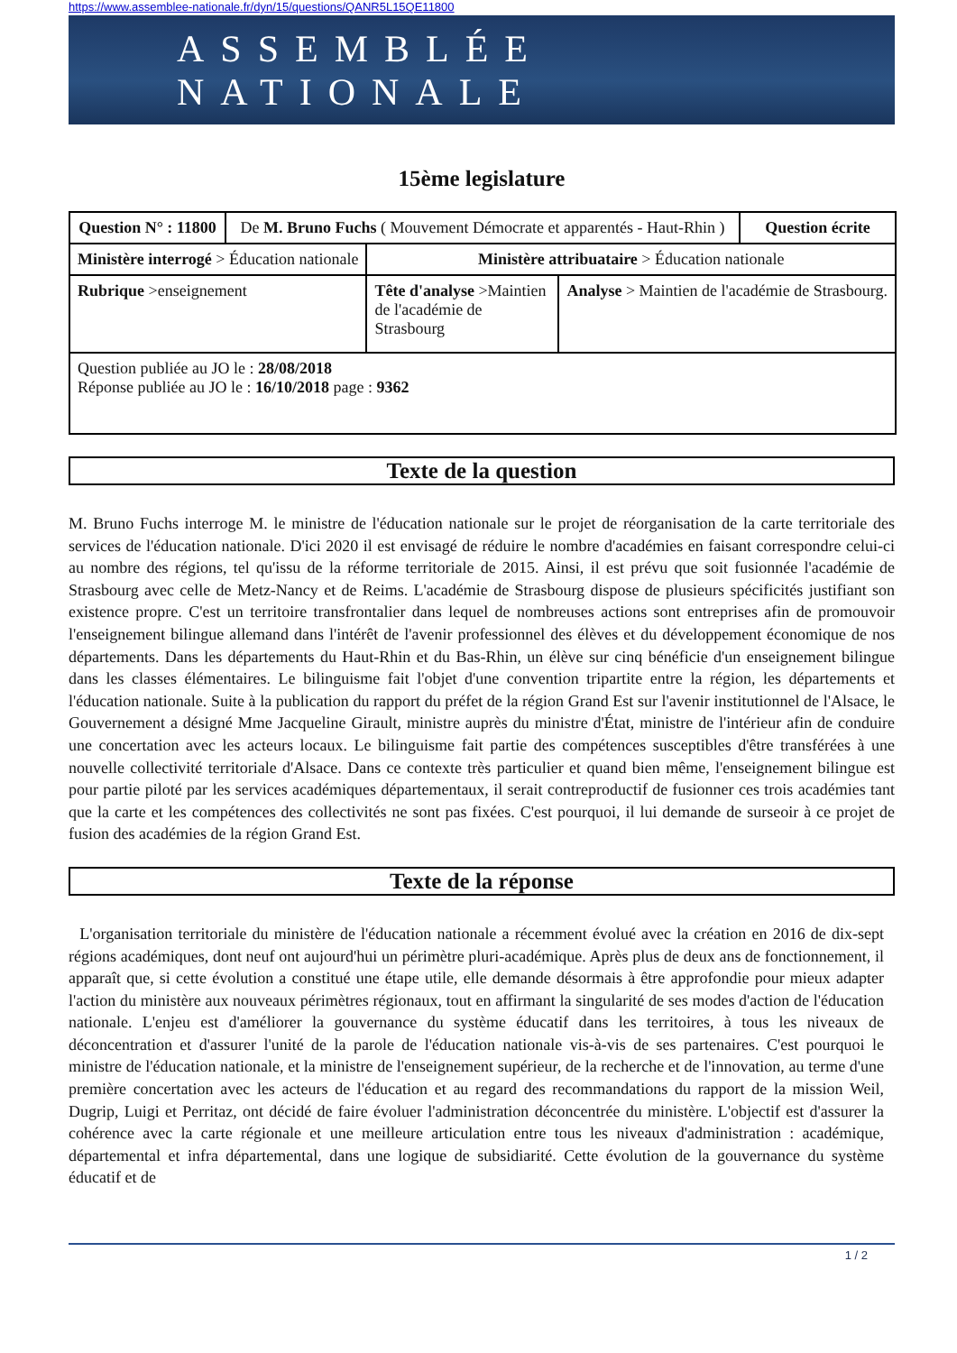https://www.assemblee-nationale.fr/dyn/15/questions/QANR5L15QE11800
ASSEMBLÉE NATIONALE
15ème legislature
| Question N° : 11800 | De M. Bruno Fuchs ( Mouvement Démocrate et apparentés - Haut-Rhin ) | | | Question écrite |
| Ministère interrogé > Éducation nationale | | Ministère attribuataire > Éducation nationale | | |
| Rubrique >enseignement | | Tête d'analyse >Maintien de l'académie de Strasbourg | Analyse > Maintien de l'académie de Strasbourg. | |
| Question publiée au JO le : 28/08/2018 Réponse publiée au JO le : 16/10/2018 page : 9362 | | | | |
Texte de la question
M. Bruno Fuchs interroge M. le ministre de l'éducation nationale sur le projet de réorganisation de la carte territoriale des services de l'éducation nationale. D'ici 2020 il est envisagé de réduire le nombre d'académies en faisant correspondre celui-ci au nombre des régions, tel qu'issu de la réforme territoriale de 2015. Ainsi, il est prévu que soit fusionnée l'académie de Strasbourg avec celle de Metz-Nancy et de Reims. L'académie de Strasbourg dispose de plusieurs spécificités justifiant son existence propre. C'est un territoire transfrontalier dans lequel de nombreuses actions sont entreprises afin de promouvoir l'enseignement bilingue allemand dans l'intérêt de l'avenir professionnel des élèves et du développement économique de nos départements. Dans les départements du Haut-Rhin et du Bas-Rhin, un élève sur cinq bénéficie d'un enseignement bilingue dans les classes élémentaires. Le bilinguisme fait l'objet d'une convention tripartite entre la région, les départements et l'éducation nationale. Suite à la publication du rapport du préfet de la région Grand Est sur l'avenir institutionnel de l'Alsace, le Gouvernement a désigné Mme Jacqueline Girault, ministre auprès du ministre d'État, ministre de l'intérieur afin de conduire une concertation avec les acteurs locaux. Le bilinguisme fait partie des compétences susceptibles d'être transférées à une nouvelle collectivité territoriale d'Alsace. Dans ce contexte très particulier et quand bien même, l'enseignement bilingue est pour partie piloté par les services académiques départementaux, il serait contreproductif de fusionner ces trois académies tant que la carte et les compétences des collectivités ne sont pas fixées. C'est pourquoi, il lui demande de surseoir à ce projet de fusion des académies de la région Grand Est.
Texte de la réponse
L'organisation territoriale du ministère de l'éducation nationale a récemment évolué avec la création en 2016 de dix-sept régions académiques, dont neuf ont aujourd'hui un périmètre pluri-académique. Après plus de deux ans de fonctionnement, il apparaît que, si cette évolution a constitué une étape utile, elle demande désormais à être approfondie pour mieux adapter l'action du ministère aux nouveaux périmètres régionaux, tout en affirmant la singularité de ses modes d'action de l'éducation nationale. L'enjeu est d'améliorer la gouvernance du système éducatif dans les territoires, à tous les niveaux de déconcentration et d'assurer l'unité de la parole de l'éducation nationale vis-à-vis de ses partenaires. C'est pourquoi le ministre de l'éducation nationale, et la ministre de l'enseignement supérieur, de la recherche et de l'innovation, au terme d'une première concertation avec les acteurs de l'éducation et au regard des recommandations du rapport de la mission Weil, Dugrip, Luigi et Perritaz, ont décidé de faire évoluer l'administration déconcentrée du ministère. L'objectif est d'assurer la cohérence avec la carte régionale et une meilleure articulation entre tous les niveaux d'administration : académique, départemental et infra départemental, dans une logique de subsidiarité. Cette évolution de la gouvernance du système éducatif et de
1 / 2